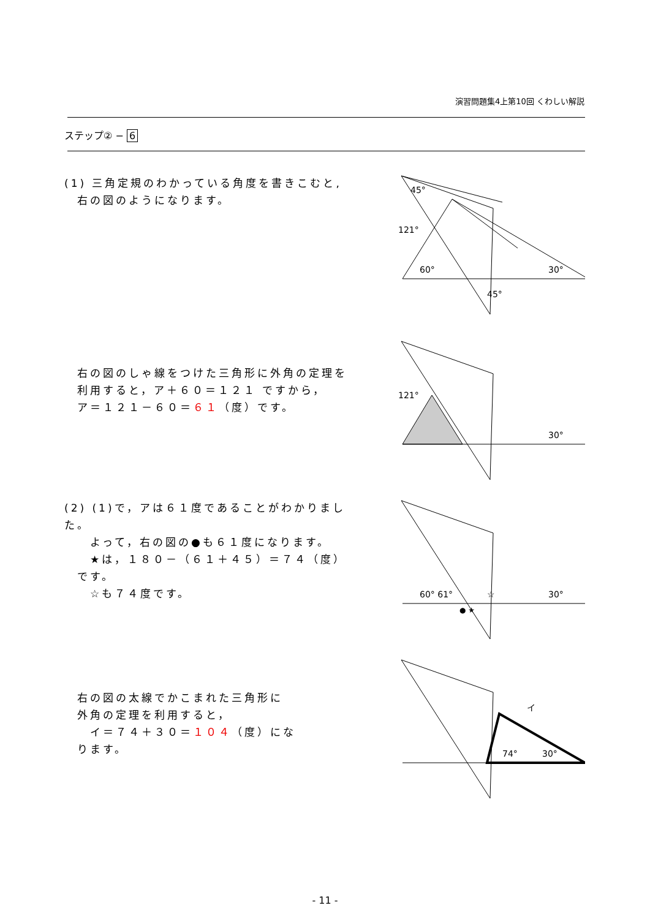演習問題集4上第10回 くわしい解説
ステップ② − 6
(1) 三角定規のわかっている角度を書きこむと,
　右の図のようになります。
45°
121°
60°
30°
45°
　右の図のしゃ線をつけた三角形に外角の定理を
　利用すると，ア＋６０＝１２１ ですから，
　ア＝１２１－６０＝６１（度）です。
121°
30°
(2) (1)で，アは６１度であることがわかりました。
　　よって，右の図の●も６１度になります。
　　★は，１８０－（６１＋４５）＝７４（度）
　です。
　　☆も７４度です。
60° 61°
☆
● ★
30°
　右の図の太線でかこまれた三角形に
　外角の定理を利用すると，
　　イ＝７４＋３０＝１０４（度）にな
　ります。
74°
30°
イ
- 11 -